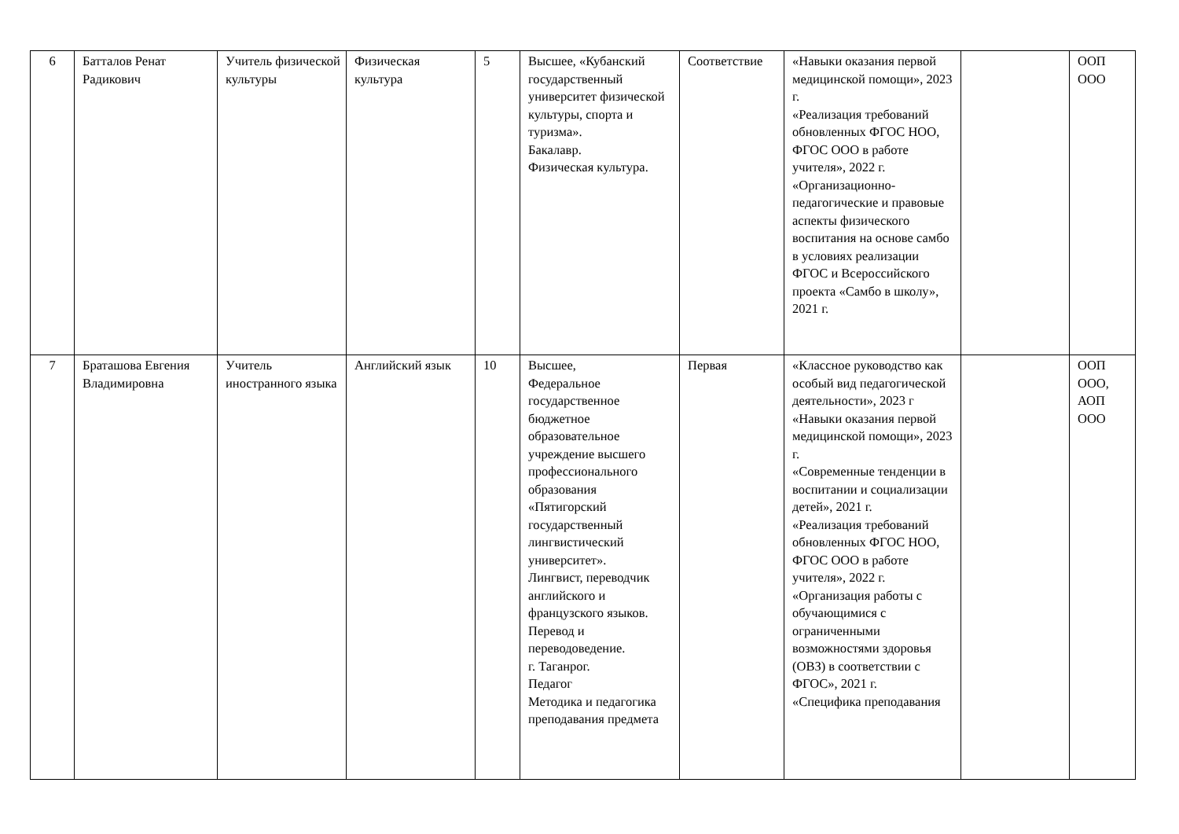| 6 | Батталов Ренат Радикович | Учитель физической культуры | Физическая культура | 5 | Высшее, «Кубанский государственный университет физической культуры, спорта и туризма». Бакалавр. Физическая культура. | Соответствие | «Навыки оказания первой медицинской помощи», 2023 г. «Реализация требований обновленных ФГОС НОО, ФГОС ООО в работе учителя», 2022 г. «Организационно-педагогические и правовые аспекты физического воспитания на основе самбо в условиях реализации ФГОС и Всероссийского проекта «Самбо в школу», 2021 г. | | ООП ООО |
| 7 | Браташова Евгения Владимировна | Учитель иностранного языка | Английский язык | 10 | Высшее, Федеральное государственное бюджетное образовательное учреждение высшего профессионального образования «Пятигорский государственный лингвистический университет». Лингвист, переводчик английского и французского языков. Перевод и переводоведение. г. Таганрог. Педагог Методика и педагогика преподавания предмета | Первая | «Классное руководство как особый вид педагогической деятельности», 2023 г «Навыки оказания первой медицинской помощи», 2023 г. «Современные тенденции в воспитании и социализации детей», 2021 г. «Реализация требований обновленных ФГОС НОО, ФГОС ООО в работе учителя», 2022 г. «Организация работы с обучающимися с ограниченными возможностями здоровья (ОВЗ) в соответствии с ФГОС», 2021 г. «Специфика преподавания | | ООП ООО, АОП ООО |